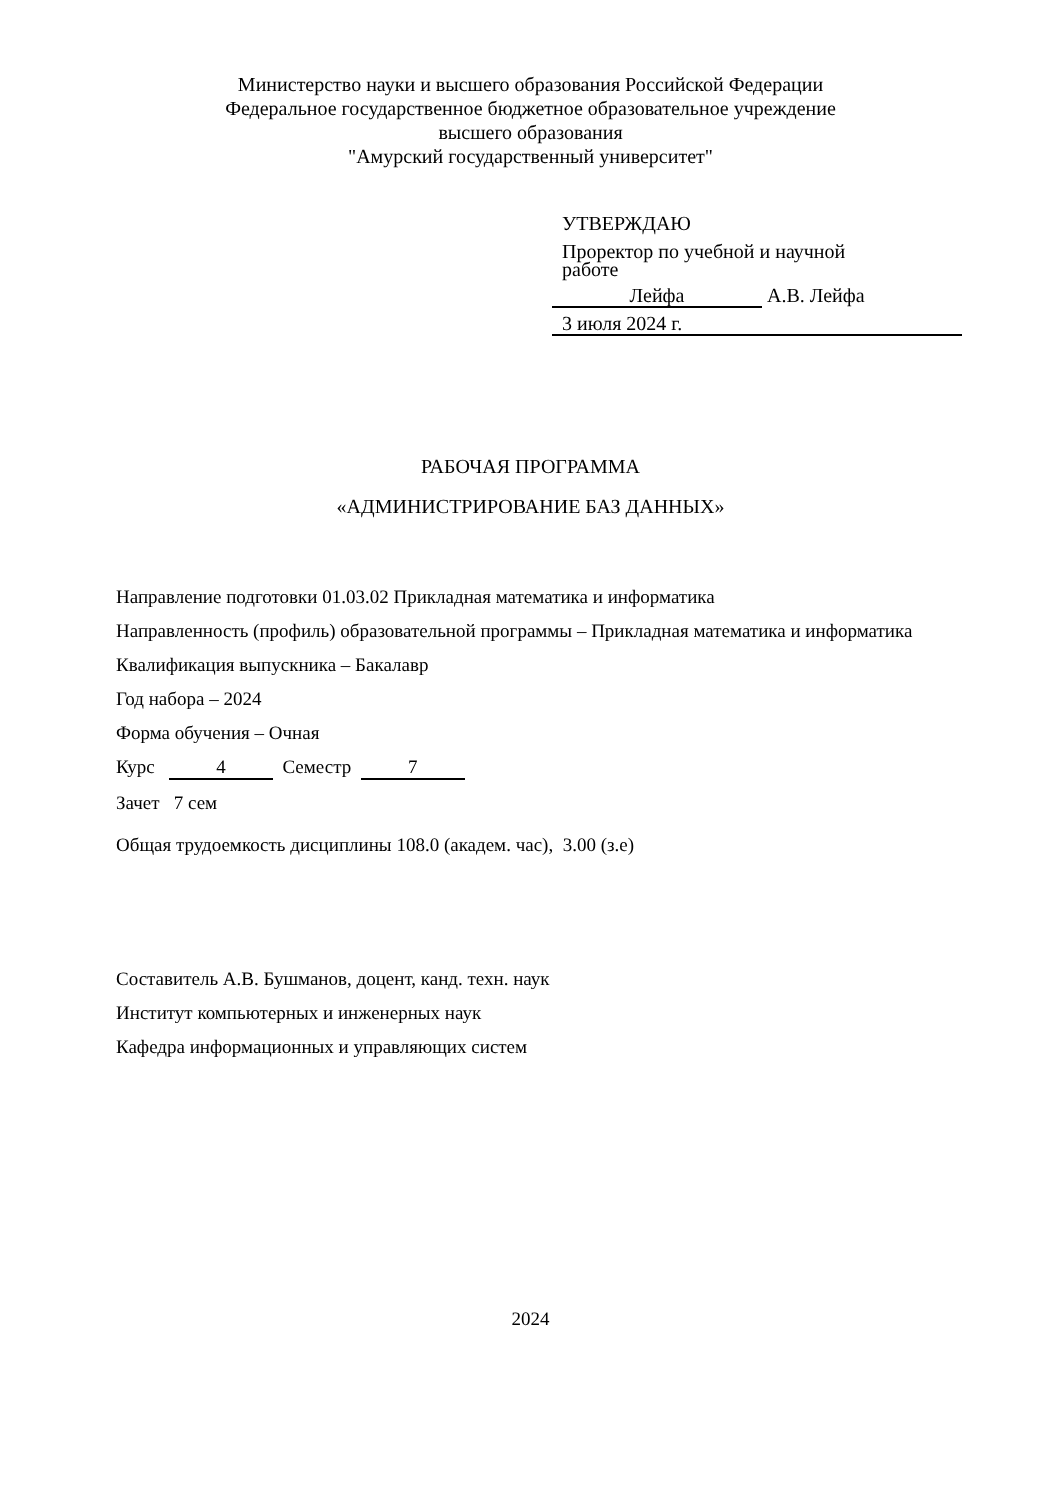Министерство науки и высшего образования Российской Федерации
Федеральное государственное бюджетное образовательное учреждение
высшего образования
"Амурский государственный университет"
УТВЕРЖДАЮ
Проректор по учебной и научной
работе
Лейфа А.В. Лейфа
3 июля 2024 г.
РАБОЧАЯ ПРОГРАММА
«АДМИНИСТРИРОВАНИЕ БАЗ ДАННЫХ»
Направление подготовки 01.03.02 Прикладная математика и информатика
Направленность (профиль) образовательной программы – Прикладная математика и информатика
Квалификация выпускника – Бакалавр
Год набора – 2024
Форма обучения – Очная
Курс 4 Семестр 7
Зачет 7 сем
Общая трудоемкость дисциплины 108.0 (академ. час), 3.00 (з.е)
Составитель А.В. Бушманов, доцент, канд. техн. наук
Институт компьютерных и инженерных наук
Кафедра информационных и управляющих систем
2024